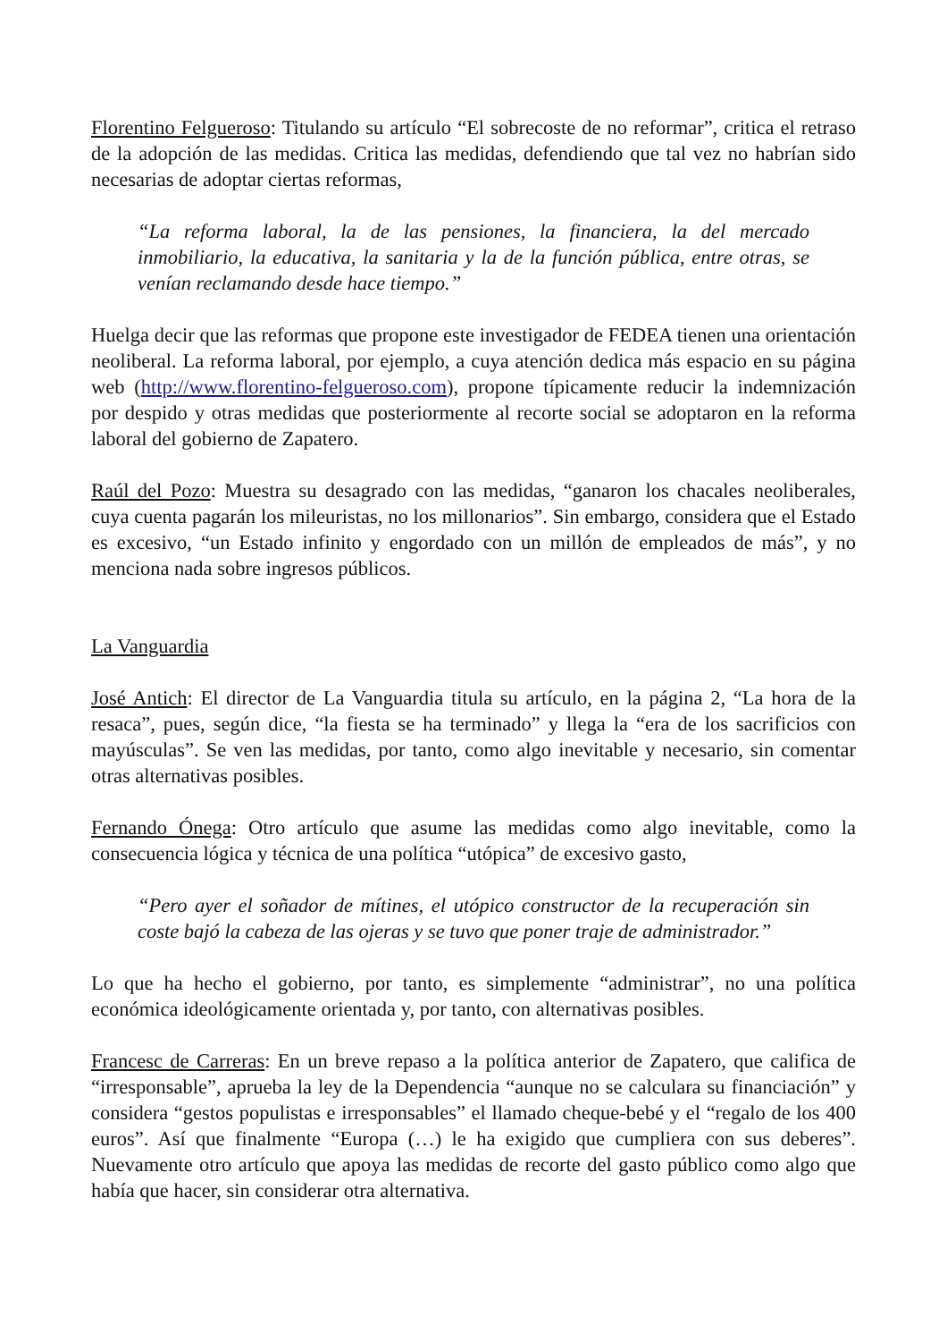Florentino Felgueroso: Titulando su artículo “El sobrecoste de no reformar”, critica el retraso de la adopción de las medidas. Critica las medidas, defendiendo que tal vez no habrían sido necesarias de adoptar ciertas reformas,
“La reforma laboral, la de las pensiones, la financiera, la del mercado inmobiliario, la educativa, la sanitaria y la de la función pública, entre otras, se venían reclamando desde hace tiempo.”
Huelga decir que las reformas que propone este investigador de FEDEA tienen una orientación neoliberal. La reforma laboral, por ejemplo, a cuya atención dedica más espacio en su página web (http://www.florentino-felgueroso.com), propone típicamente reducir la indemnización por despido y otras medidas que posteriormente al recorte social se adoptaron en la reforma laboral del gobierno de Zapatero.
Raúl del Pozo: Muestra su desagrado con las medidas, “ganaron los chacales neoliberales, cuya cuenta pagarán los mileuristas, no los millonarios”. Sin embargo, considera que el Estado es excesivo, “un Estado infinito y engordado con un millón de empleados de más”, y no menciona nada sobre ingresos públicos.
La Vanguardia
José Antich: El director de La Vanguardia titula su artículo, en la página 2, “La hora de la resaca”, pues, según dice, “la fiesta se ha terminado” y llega la “era de los sacrificios con mayúsculas”. Se ven las medidas, por tanto, como algo inevitable y necesario, sin comentar otras alternativas posibles.
Fernando Ónega: Otro artículo que asume las medidas como algo inevitable, como la consecuencia lógica y técnica de una política “utópica” de excesivo gasto,
“Pero ayer el soñador de mítines, el utópico constructor de la recuperación sin coste bajó la cabeza de las ojeras y se tuvo que poner traje de administrador.”
Lo que ha hecho el gobierno, por tanto, es simplemente “administrar”, no una política económica ideológicamente orientada y, por tanto, con alternativas posibles.
Francesc de Carreras: En un breve repaso a la política anterior de Zapatero, que califica de “irresponsable”, aprueba la ley de la Dependencia “aunque no se calculara su financiación” y considera “gestos populistas e irresponsables” el llamado cheque-bebé y el “regalo de los 400 euros”. Así que finalmente “Europa (…) le ha exigido que cumpliera con sus deberes”. Nuevamente otro artículo que apoya las medidas de recorte del gasto público como algo que había que hacer, sin considerar otra alternativa.